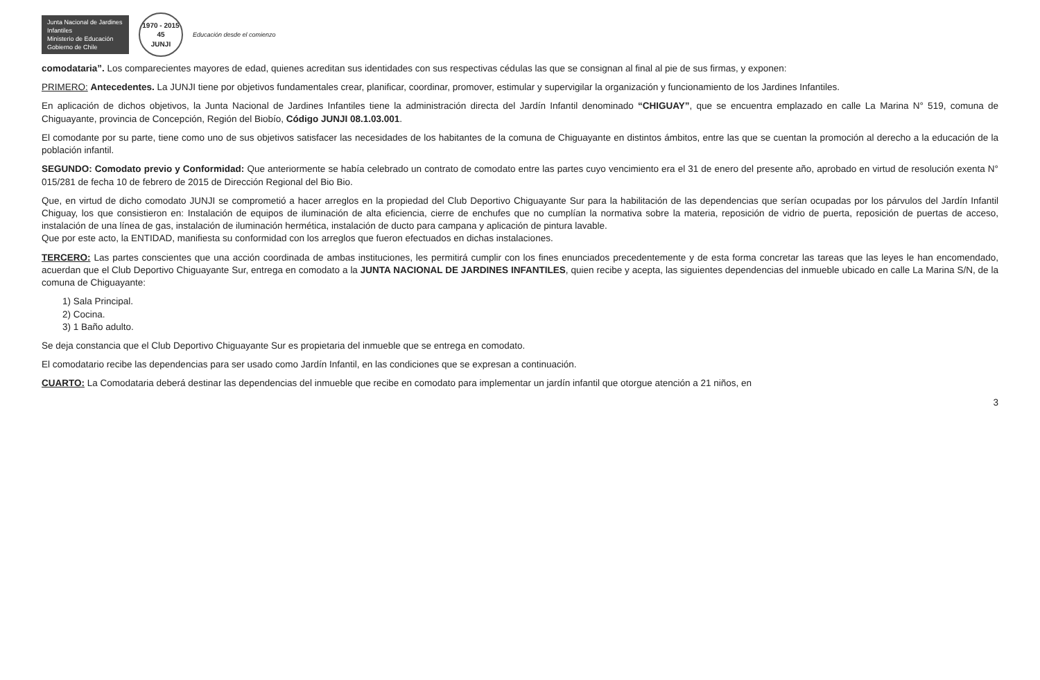Junta Nacional de Jardines Infantiles
Ministerio de Educación
Gobierno de Chile
1970 - 2015
45
JUNJI
Educación desde el comienzo
comodataria”. Los comparecientes mayores de edad, quienes acreditan sus identidades con sus respectivas cédulas las que se consignan al final al pie de sus firmas, y exponen:
PRIMERO: Antecedentes. La JUNJI tiene por objetivos fundamentales crear, planificar, coordinar, promover, estimular y supervigilar la organización y funcionamiento de los Jardines Infantiles.
En aplicación de dichos objetivos, la Junta Nacional de Jardines Infantiles tiene la administración directa del Jardín Infantil denominado “CHIGUAY”, que se encuentra emplazado en calle La Marina N° 519, comuna de Chiguayante, provincia de Concepción, Región del Biobío, Código JUNJI 08.1.03.001.
El comodante por su parte, tiene como uno de sus objetivos satisfacer las necesidades de los habitantes de la comuna de Chiguayante en distintos ámbitos, entre las que se cuentan la promoción al derecho a la educación de la población infantil.
SEGUNDO: Comodato previo y Conformidad: Que anteriormente se había celebrado un contrato de comodato entre las partes cuyo vencimiento era el 31 de enero del presente año, aprobado en virtud de resolución exenta N° 015/281 de fecha 10 de febrero de 2015 de Dirección Regional del Bio Bio.
Que, en virtud de dicho comodato JUNJI se comprometió a hacer arreglos en la propiedad del Club Deportivo Chiguayante Sur para la habilitación de las dependencias que serían ocupadas por los párvulos del Jardín Infantil Chiguay, los que consistieron en: Instalación de equipos de iluminación de alta eficiencia, cierre de enchufes que no cumplían la normativa sobre la materia, reposición de vidrio de puerta, reposición de puertas de acceso, instalación de una línea de gas, instalación de iluminación hermética, instalación de ducto para campana y aplicación de pintura lavable.
Que por este acto, la ENTIDAD, manifiesta su conformidad con los arreglos que fueron efectuados en dichas instalaciones.
TERCERO: Las partes conscientes que una acción coordinada de ambas instituciones, les permitirá cumplir con los fines enunciados precedentemente y de esta forma concretar las tareas que las leyes le han encomendado, acuerdan que el Club Deportivo Chiguayante Sur, entrega en comodato a la JUNTA NACIONAL DE JARDINES INFANTILES, quien recibe y acepta, las siguientes dependencias del inmueble ubicado en calle La Marina S/N, de la comuna de Chiguayante:
1) Sala Principal.
2) Cocina.
3) 1 Baño adulto.
Se deja constancia que el Club Deportivo Chiguayante Sur es propietaria del inmueble que se entrega en comodato.
El comodatario recibe las dependencias para ser usado como Jardín Infantil, en las condiciones que se expresan a continuación.
CUARTO: La Comodataria deberá destinar las dependencias del inmueble que recibe en comodato para implementar un jardín infantil que otorgue atención a 21 niños, en
3